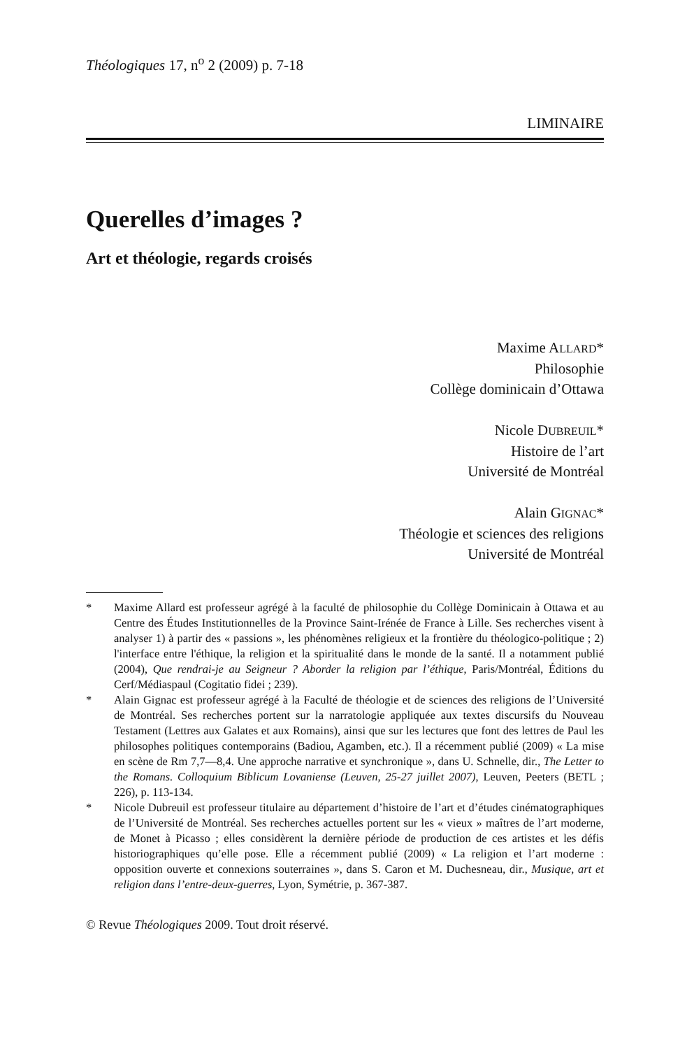Théologiques 17, n<sup>o</sup> 2 (2009) p. 7-18
LIMINAIRE
Querelles d’images ?
Art et théologie, regards croisés
Maxime ALLARD*
Philosophie
Collège dominicain d’Ottawa
Nicole DUBREUIL*
Histoire de l’art
Université de Montréal
Alain GIGNAC*
Théologie et sciences des religions
Université de Montréal
* Maxime Allard est professeur agrégé à la faculté de philosophie du Collège Dominicain à Ottawa et au Centre des Études Institutionnelles de la Province Saint-Irénée de France à Lille. Ses recherches visent à analyser 1) à partir des « passions », les phénomènes religieux et la frontière du théologico-politique ; 2) l'interface entre l'éthique, la religion et la spiritualité dans le monde de la santé. Il a notamment publié (2004), Que rendrai-je au Seigneur ? Aborder la religion par l’éthique, Paris/Montréal, Éditions du Cerf/Médiaspaul (Cogitatio fidei ; 239).
* Alain Gignac est professeur agrégé à la Faculté de théologie et de sciences des religions de l’Université de Montréal. Ses recherches portent sur la narratologie appliquée aux textes discursifs du Nouveau Testament (Lettres aux Galates et aux Romains), ainsi que sur les lectures que font des lettres de Paul les philosophes politiques contemporains (Badiou, Agamben, etc.). Il a récemment publié (2009) « La mise en scène de Rm 7,7—8,4. Une approche narrative et synchronique », dans U. Schnelle, dir., The Letter to the Romans. Colloquium Biblicum Lovaniense (Leuven, 25-27 juillet 2007), Leuven, Peeters (BETL ; 226), p. 113-134.
* Nicole Dubreuil est professeur titulaire au département d’histoire de l’art et d’études cinématographiques de l’Université de Montréal. Ses recherches actuelles portent sur les « vieux » maîtres de l’art moderne, de Monet à Picasso ; elles considèrent la dernière période de production de ces artistes et les défis historiographiques qu’elle pose. Elle a récemment publié (2009) « La religion et l’art moderne : opposition ouverte et connexions souterraines », dans S. Caron et M. Duchesneau, dir., Musique, art et religion dans l’entre-deux-guerres, Lyon, Symétrie, p. 367-387.
© Revue Théologiques 2009. Tout droit réservé.